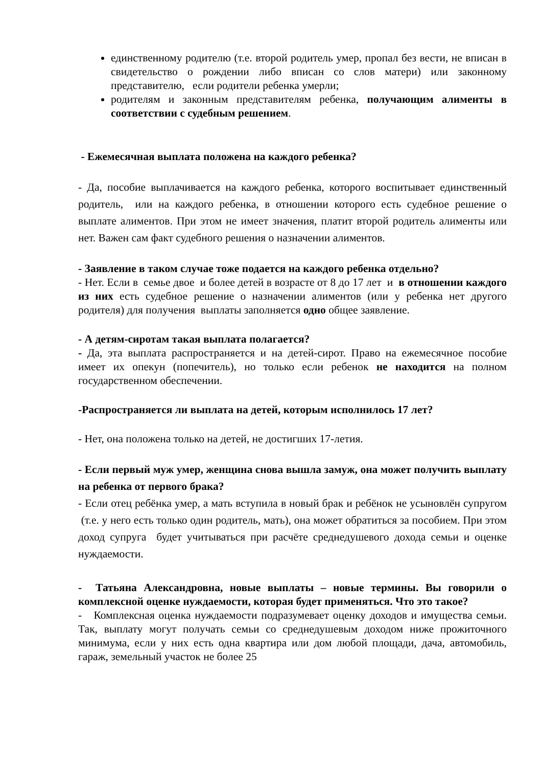единственному родителю (т.е. второй родитель умер, пропал без вести, не вписан в свидетельство о рождении либо вписан со слов матери) или законному представителю, если родители ребенка умерли;
родителям и законным представителям ребенка, получающим алименты в соответствии с судебным решением.
- Ежемесячная выплата положена на каждого ребенка?
- Да, пособие выплачивается на каждого ребенка, которого воспитывает единственный родитель, или на каждого ребенка, в отношении которого есть судебное решение о выплате алиментов. При этом не имеет значения, платит второй родитель алименты или нет. Важен сам факт судебного решения о назначении алиментов.
- Заявление в таком случае тоже подается на каждого ребенка отдельно?
- Нет. Если в семье двое и более детей в возрасте от 8 до 17 лет и в отношении каждого из них есть судебное решение о назначении алиментов (или у ребенка нет другого родителя) для получения выплаты заполняется одно общее заявление.
- А детям-сиротам такая выплата полагается?
- Да, эта выплата распространяется и на детей-сирот. Право на ежемесячное пособие имеет их опекун (попечитель), но только если ребенок не находится на полном государственном обеспечении.
-Распространяется ли выплата на детей, которым исполнилось 17 лет?
- Нет, она положена только на детей, не достигших 17-летия.
- Если первый муж умер, женщина снова вышла замуж, она может получить выплату на ребенка от первого брака?
- Если отец ребёнка умер, а мать вступила в новый брак и ребёнок не усыновлён супругом (т.е. у него есть только один родитель, мать), она может обратиться за пособием. При этом доход супруга будет учитываться при расчёте среднедушевого дохода семьи и оценке нуждаемости.
- Татьяна Александровна, новые выплаты – новые термины. Вы говорили о комплексной оценке нуждаемости, которая будет применяться. Что это такое?
- Комплексная оценка нуждаемости подразумевает оценку доходов и имущества семьи. Так, выплату могут получать семьи со среднедушевым доходом ниже прожиточного минимума, если у них есть одна квартира или дом любой площади, дача, автомобиль, гараж, земельный участок не более 25